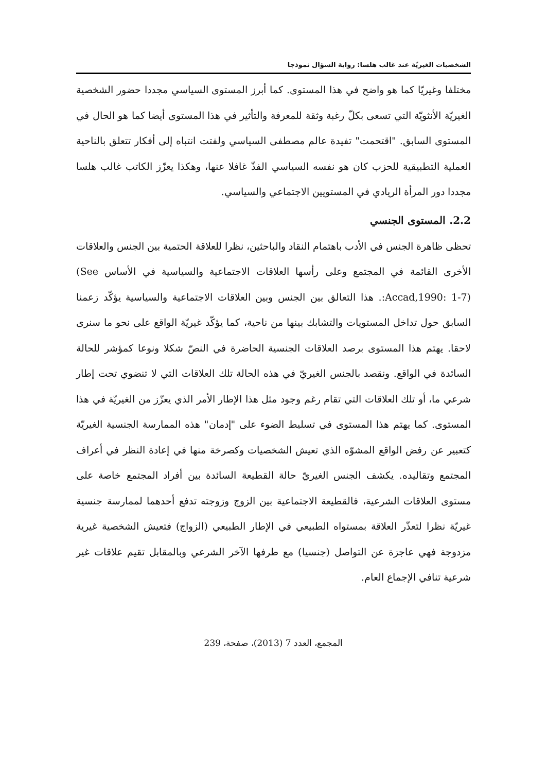الشخصيات الغيريّة عند غالب هلسا: رواية السؤال نموذجا
مختلفا وغيريّا كما هو واضح في هذا المستوى. كما أبرز المستوى السياسي مجددا حضور الشخصية الغيريّة الأنثويّة التي تسعى بكلّ رغبة وثقة للمعرفة والتأثير في هذا المستوى أيضا كما هو الحال في المستوى السابق. "اقتحمت" تفيدة عالم مصطفى السياسي ولفتت انتباه إلى أفكار تتعلق بالناحية العملية التطبيقية للحزب كان هو نفسه السياسي الفذّ غافلا عنها، وهكذا يعزّز الكاتب غالب هلسا مجددا دور المرأة الريادي في المستويين الاجتماعي والسياسي.
2.2. المستوى الجنسي
تحظى ظاهرة الجنس في الأدب باهتمام النقاد والباحثين، نظرا للعلاقة الحتمية بين الجنس والعلاقات الأخرى القائمة في المجتمع وعلى رأسها العلاقات الاجتماعية والسياسية في الأساس (See :Accad,1990: 1-7). هذا التعالق بين الجنس وبين العلاقات الاجتماعية والسياسية يؤكّد زعمنا السابق حول تداخل المستويات والتشابك بينها من ناحية، كما يؤكّد غيريّة الواقع على نحو ما سنرى لاحقا. يهتم هذا المستوى برصد العلاقات الجنسية الحاضرة في النصّ شكلا ونوعا كمؤشر للحالة السائدة في الواقع. ونقصد بالجنس الغيريّ في هذه الحالة تلك العلاقات التي لا تنضوي تحت إطار شرعي ما، أو تلك العلاقات التي تقام رغم وجود مثل هذا الإطار الأمر الذي يعزّز من الغيريّة في هذا المستوى. كما يهتم هذا المستوى في تسليط الضوء على "إدمان" هذه الممارسة الجنسية الغيريّة كتعبير عن رفض الواقع المشوّه الذي تعيش الشخصيات وكصرخة منها في إعادة النظر في أعراف المجتمع وتقاليده. يكشف الجنس الغيريّ حالة القطيعة السائدة بين أفراد المجتمع خاصة على مستوى العلاقات الشرعية، فالقطيعة الاجتماعية بين الزوج وزوجته تدفع أحدهما لممارسة جنسية غيريّة نظرا لتعذّر العلاقة بمستواه الطبيعي في الإطار الطبيعي (الزواج) فتعيش الشخصية غيرية مزدوجة فهي عاجزة عن التواصل (جنسيا) مع طرفها الآخر الشرعي وبالمقابل تقيم علاقات غير شرعية تنافي الإجماع العام.
المجمع، العدد 7 (2013)، صفحة، 239